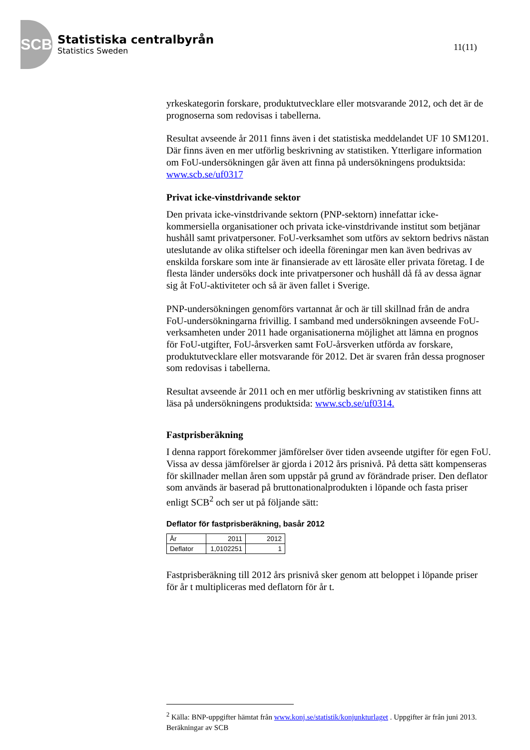SCB
Statistiska centralbyrån
Statistics Sweden
11(11)
yrkeskategorin forskare, produktutvecklare eller motsvarande 2012, och det är de prognoserna som redovisas i tabellerna.
Resultat avseende år 2011 finns även i det statistiska meddelandet UF 10 SM1201. Där finns även en mer utförlig beskrivning av statistiken. Ytterligare information om FoU-undersökningen går även att finna på undersökningens produktsida: www.scb.se/uf0317
Privat icke-vinstdrivande sektor
Den privata icke-vinstdrivande sektorn (PNP-sektorn) innefattar icke-kommersiella organisationer och privata icke-vinstdrivande institut som betjänar hushåll samt privatpersoner. FoU-verksamhet som utförs av sektorn bedrivs nästan uteslutande av olika stiftelser och ideella föreningar men kan även bedrivas av enskilda forskare som inte är finansierade av ett lärosäte eller privata företag. I de flesta länder undersöks dock inte privatpersoner och hushåll då få av dessa ägnar sig åt FoU-aktiviteter och så är även fallet i Sverige.
PNP-undersökningen genomförs vartannat år och är till skillnad från de andra FoU-undersökningarna frivillig. I samband med undersökningen avseende FoU-verksamheten under 2011 hade organisationerna möjlighet att lämna en prognos för FoU-utgifter, FoU-årsverken samt FoU-årsverken utförda av forskare, produktutvecklare eller motsvarande för 2012. Det är svaren från dessa prognoser som redovisas i tabellerna.
Resultat avseende år 2011 och en mer utförlig beskrivning av statistiken finns att läsa på undersökningens produktsida: www.scb.se/uf0314.
Fastprisberäkning
I denna rapport förekommer jämförelser över tiden avseende utgifter för egen FoU. Vissa av dessa jämförelser är gjorda i 2012 års prisnivå. På detta sätt kompenseras för skillnader mellan åren som uppstår på grund av förändrade priser. Den deflator som används är baserad på bruttonationalprodukten i löpande och fasta priser enligt SCB<sup>2</sup> och ser ut på följande sätt:
Deflator för fastprisberäkning, basår 2012
| År | 2011 | 2012 |
| Deflator | 1,0102251 | 1 |
Fastprisberäkning till 2012 års prisnivå sker genom att beloppet i löpande priser för år t multipliceras med deflatorn för år t.
<sup>2</sup> Källa: BNP-uppgifter hämtat från www.konj.se/statistik/konjunkturlaget . Uppgifter är från juni 2013. Beräkningar av SCB